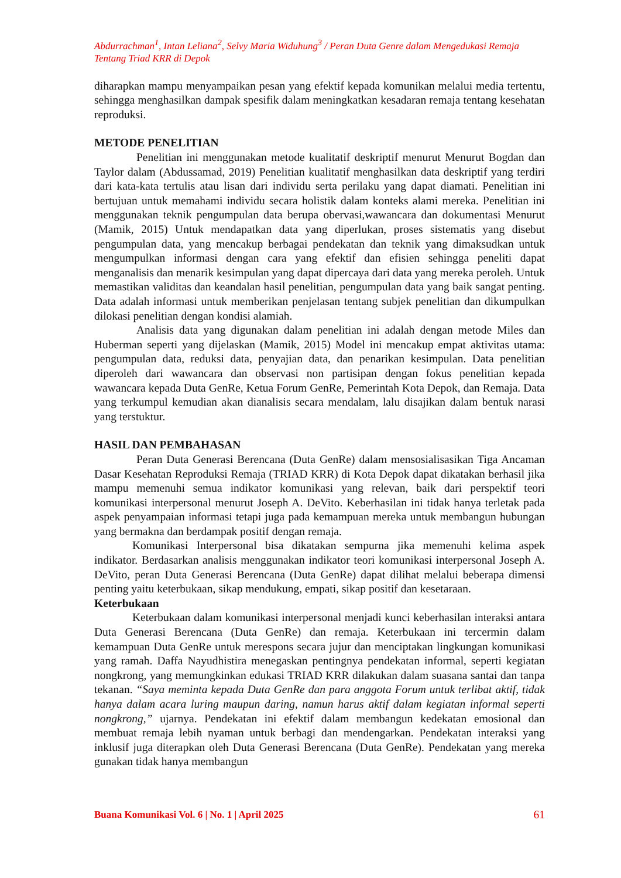Abdurrachman<sup>1</sup>, Intan Leliana<sup>2</sup>, Selvy Maria Widuhung<sup>3</sup> / Peran Duta Genre dalam Mengedukasi Remaja Tentang Triad KRR di Depok
diharapkan mampu menyampaikan pesan yang efektif kepada komunikan melalui media tertentu, sehingga menghasilkan dampak spesifik dalam meningkatkan kesadaran remaja tentang kesehatan reproduksi.
METODE PENELITIAN
Penelitian ini menggunakan metode kualitatif deskriptif menurut Menurut Bogdan dan Taylor dalam (Abdussamad, 2019) Penelitian kualitatif menghasilkan data deskriptif yang terdiri dari kata-kata tertulis atau lisan dari individu serta perilaku yang dapat diamati. Penelitian ini bertujuan untuk memahami individu secara holistik dalam konteks alami mereka. Penelitian ini menggunakan teknik pengumpulan data berupa obervasi,wawancara dan dokumentasi Menurut (Mamik, 2015) Untuk mendapatkan data yang diperlukan, proses sistematis yang disebut pengumpulan data, yang mencakup berbagai pendekatan dan teknik yang dimaksudkan untuk mengumpulkan informasi dengan cara yang efektif dan efisien sehingga peneliti dapat menganalisis dan menarik kesimpulan yang dapat dipercaya dari data yang mereka peroleh. Untuk memastikan validitas dan keandalan hasil penelitian, pengumpulan data yang baik sangat penting. Data adalah informasi untuk memberikan penjelasan tentang subjek penelitian dan dikumpulkan dilokasi penelitian dengan kondisi alamiah.
Analisis data yang digunakan dalam penelitian ini adalah dengan metode Miles dan Huberman seperti yang dijelaskan (Mamik, 2015) Model ini mencakup empat aktivitas utama: pengumpulan data, reduksi data, penyajian data, dan penarikan kesimpulan. Data penelitian diperoleh dari wawancara dan observasi non partisipan dengan fokus penelitian kepada wawancara kepada Duta GenRe, Ketua Forum GenRe, Pemerintah Kota Depok, dan Remaja. Data yang terkumpul kemudian akan dianalisis secara mendalam, lalu disajikan dalam bentuk narasi yang terstuktur.
HASIL DAN PEMBAHASAN
Peran Duta Generasi Berencana (Duta GenRe) dalam mensosialisasikan Tiga Ancaman Dasar Kesehatan Reproduksi Remaja (TRIAD KRR) di Kota Depok dapat dikatakan berhasil jika mampu memenuhi semua indikator komunikasi yang relevan, baik dari perspektif teori komunikasi interpersonal menurut Joseph A. DeVito. Keberhasilan ini tidak hanya terletak pada aspek penyampaian informasi tetapi juga pada kemampuan mereka untuk membangun hubungan yang bermakna dan berdampak positif dengan remaja.
Komunikasi Interpersonal bisa dikatakan sempurna jika memenuhi kelima aspek indikator. Berdasarkan analisis menggunakan indikator teori komunikasi interpersonal Joseph A. DeVito, peran Duta Generasi Berencana (Duta GenRe) dapat dilihat melalui beberapa dimensi penting yaitu keterbukaan, sikap mendukung, empati, sikap positif dan kesetaraan.
Keterbukaan
Keterbukaan dalam komunikasi interpersonal menjadi kunci keberhasilan interaksi antara Duta Generasi Berencana (Duta GenRe) dan remaja. Keterbukaan ini tercermin dalam kemampuan Duta GenRe untuk merespons secara jujur dan menciptakan lingkungan komunikasi yang ramah. Daffa Nayudhistira menegaskan pentingnya pendekatan informal, seperti kegiatan nongkrong, yang memungkinkan edukasi TRIAD KRR dilakukan dalam suasana santai dan tanpa tekanan. “Saya meminta kepada Duta GenRe dan para anggota Forum untuk terlibat aktif, tidak hanya dalam acara luring maupun daring, namun harus aktif dalam kegiatan informal seperti nongkrong,” ujarnya. Pendekatan ini efektif dalam membangun kedekatan emosional dan membuat remaja lebih nyaman untuk berbagi dan mendengarkan. Pendekatan interaksi yang inklusif juga diterapkan oleh Duta Generasi Berencana (Duta GenRe). Pendekatan yang mereka gunakan tidak hanya membangun
Buana Komunikasi Vol. 6 | No. 1 | April 2025 61